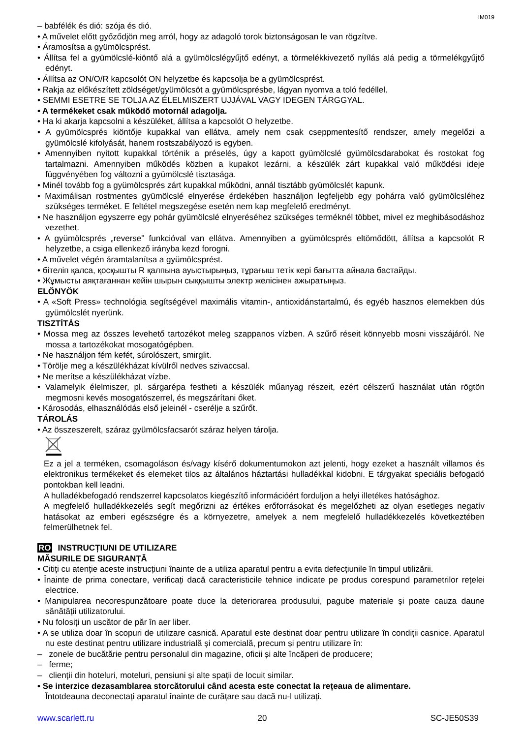IM019
– babfélék és dió: szója és dió.
• A művelet előtt győződjön meg arról, hogy az adagoló torok biztonságosan le van rögzítve.
• Áramosítsa a gyümölcsprést.
• Állítsa fel a gyümölcslé-kiöntő alá a gyümölcslégyűjtő edényt, a törmelékkivezető nyílás alá pedig a törmelékgyűjtő edényt.
• Állítsa az ON/O/R kapcsolót ON helyzetbe és kapcsolja be a gyümölcsprést.
• Rakja az előkészített zöldséget/gyümölcsöt a gyümölcsprésbe, lágyan nyomva a toló fedéllel.
• SEMMI ESETRE SE TOLJA AZ ÉLELMISZERT UJJÁVAL VAGY IDEGEN TÁRGGYAL.
• A termékeket csak működő motornál adagolja.
• Ha ki akarja kapcsolni a készüléket, állítsa a kapcsolót O helyzetbe.
• A gyümölcsprés kiöntője kupakkal van ellátva, amely nem csak cseppmentesítő rendszer, amely megelőzi a gyümölcslé kifolyását, hanem rostszabályozó is egyben.
• Amennyiben nyitott kupakkal történik a préselés, úgy a kapott gyümölcslé gyümölcsdarabokat és rostokat fog tartalmazni. Amennyiben működés közben a kupakot lezárni, a készülék zárt kupakkal való működési ideje függvényében fog változni a gyümölcslé tisztasága.
• Minél tovább fog a gyümölcsprés zárt kupakkal működni, annál tisztább gyümölcslét kapunk.
• Maximálisan rostmentes gyümölcslé elnyerése érdekében használjon legfeljebb egy pohárra való gyümölcsléhez szükséges terméket. E feltétel megszegése esetén nem kap megfelelő eredményt.
• Ne használjon egyszerre egy pohár gyümölcslé elnyeréséhez szükséges terméknél többet, mivel ez meghibásodáshoz vezethet.
• A gyümölcsprés „reverse” funkcióval van ellátva. Amennyiben a gyümölcsprés eltömődött, állítsa a kapcsolót R helyzetbe, a csiga ellenkező irányba kezd forogni.
• A művelet végén áramtalanítsa a gyümölcsprést.
• бітеліп қалса, қосқышты R қалпына ауыстырыңыз, тұрағыш тетік кері бағытта айнала бастайды.
• Жұмысты аяқтағаннан кейін шырын сыққышты электр желісінен ажыратыңыз.
ELŐNYÖK
• A «Soft Press» technológia segítségével maximális vitamin-, antioxidánstartalmú, és egyéb hasznos elemekben dús gyümölcslét nyerünk.
TISZTÍTÁS
• Mossa meg az összes levehető tartozékot meleg szappanos vízben. A szűrő réseit könnyebb mosni visszájáról. Ne mossa a tartozékokat mosogatógépben.
• Ne használjon fém kefét, súrolószert, smirglit.
• Törölje meg a készülékházat kívülről nedves szivaccsal.
• Ne merítse a készülékházat vízbe.
• Valamelyik élelmiszer, pl. sárgarépa festheti a készülék műanyag részeit, ezért célszerű használat után rögtön megmosni kevés mosogatószerrel, és megszárítani őket.
• Károsodás, elhasználódás első jeleinél - cserélje a szűrőt.
TÁROLÁS
• Az összeszerelt, száraz gyümölcsfacsarót száraz helyen tárolja.
Ez a jel a terméken, csomagoláson és/vagy kísérő dokumentumokon azt jelenti, hogy ezeket a használt villamos és elektronikus termékeket és elemeket tilos az általános háztartási hulladékkal kidobni. E tárgyakat speciális befogadó pontokban kell leadni.
A hulladékbefogadó rendszerrel kapcsolatos kiegészítő információért forduljon a helyi illetékes hatósághoz.
A megfelelő hulladékkezelés segít megőrizni az értékes erőforrásokat és megelőzheti az olyan esetleges negatív hatásokat az emberi egészségre és a környezetre, amelyek a nem megfelelő hulladékkezelés következtében felmerülhetnek fel.
RO INSTRUCȚIUNI DE UTILIZARE
MĂSURILE DE SIGURANȚĂ
• Citiți cu atenție aceste instrucțiuni înainte de a utiliza aparatul pentru a evita defecțiunile în timpul utilizării.
• Înainte de prima conectare, verificați dacă caracteristicile tehnice indicate pe produs corespund parametrilor rețelei electrice.
• Manipularea necorespunzătoare poate duce la deteriorarea produsului, pagube materiale și poate cauza daune sănătății utilizatorului.
• Nu folosiți un uscător de păr în aer liber.
• A se utiliza doar în scopuri de utilizare casnică. Aparatul este destinat doar pentru utilizare în condiții casnice. Aparatul nu este destinat pentru utilizare industrială și comercială, precum și pentru utilizare în:
– zonele de bucătărie pentru personalul din magazine, oficii și alte încăperi de producere;
– ferme;
– clienții din hoteluri, moteluri, pensiuni și alte spații de locuit similar.
• Se interzice dezasamblarea storcătorului când acesta este conectat la rețeaua de alimentare.
Întotdeauna deconectați aparatul înainte de curățare sau dacă nu-l utilizați.
www.scarlett.ru 20 SC-JE50S39